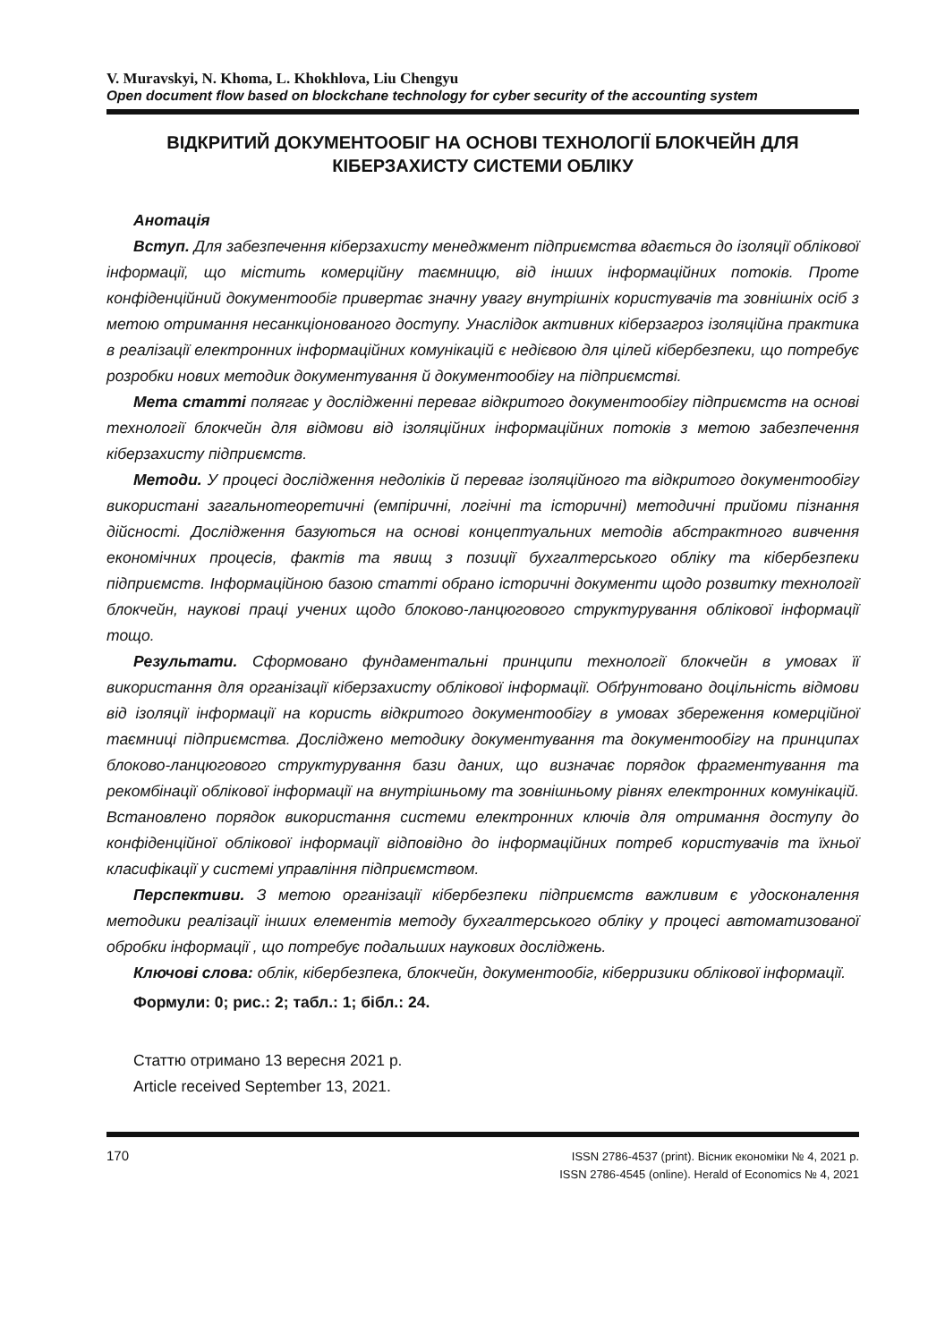V. Muravskyi, N. Khoma, L. Khokhlova, Liu Chengyu
Open document flow based on blockchane technology for cyber security of the accounting system
ВІДКРИТИЙ ДОКУМЕНТООБІГ НА ОСНОВІ ТЕХНОЛОГІЇ БЛОКЧЕЙН ДЛЯ КІБЕРЗАХИСТУ СИСТЕМИ ОБЛІКУ
Анотація
Вступ. Для забезпечення кіберзахисту менеджмент підприємства вдається до ізоляції облікової інформації, що містить комерційну таємницю, від інших інформаційних потоків. Проте конфіденційний документообіг привертає значну увагу внутрішніх користувачів та зовнішніх осіб з метою отримання несанкціонованого доступу. Унаслідок активних кіберзагроз ізоляційна практика в реалізації електронних інформаційних комунікацій є недієвою для цілей кібербезпеки, що потребує розробки нових методик документування й документообігу на підприємстві.
Мета статті полягає у дослідженні переваг відкритого документообігу підприємств на основі технології блокчейн для відмови від ізоляційних інформаційних потоків з метою забезпечення кіберзахисту підприємств.
Методи. У процесі дослідження недоліків й переваг ізоляційного та відкритого документообігу використані загальнотеоретичні (емпіричні, логічні та історичні) методичні прийоми пізнання дійсності. Дослідження базуються на основі концептуальних методів абстрактного вивчення економічних процесів, фактів та явищ з позиції бухгалтерського обліку та кібербезпеки підприємств. Інформаційною базою статті обрано історичні документи щодо розвитку технології блокчейн, наукові праці учених щодо блоково-ланцюгового структурування облікової інформації тощо.
Результати. Сформовано фундаментальні принципи технології блокчейн в умовах її використання для організації кіберзахисту облікової інформації. Обґрунтовано доцільність відмови від ізоляції інформації на користь відкритого документообігу в умовах збереження комерційної таємниці підприємства. Досліджено методику документування та документообігу на принципах блоково-ланцюгового структурування бази даних, що визначає порядок фрагментування та рекомбінації облікової інформації на внутрішньому та зовнішньому рівнях електронних комунікацій. Встановлено порядок використання системи електронних ключів для отримання доступу до конфіденційної облікової інформації відповідно до інформаційних потреб користувачів та їхньої класифікації у системі управління підприємством.
Перспективи. З метою організації кібербезпеки підприємств важливим є удосконалення методики реалізації інших елементів методу бухгалтерського обліку у процесі автоматизованої обробки інформації , що потребує подальших наукових досліджень.
Ключові слова: облік, кібербезпека, блокчейн, документообіг, кіберризики облікової інформації.
Формули: 0; рис.: 2; табл.: 1; бібл.: 24.
Статтю отримано 13 вересня 2021 р.
Article received September 13, 2021.
170
ISSN 2786-4537 (print). Вісник економіки № 4, 2021 р.
ISSN 2786-4545 (online). Herald of Economics № 4, 2021